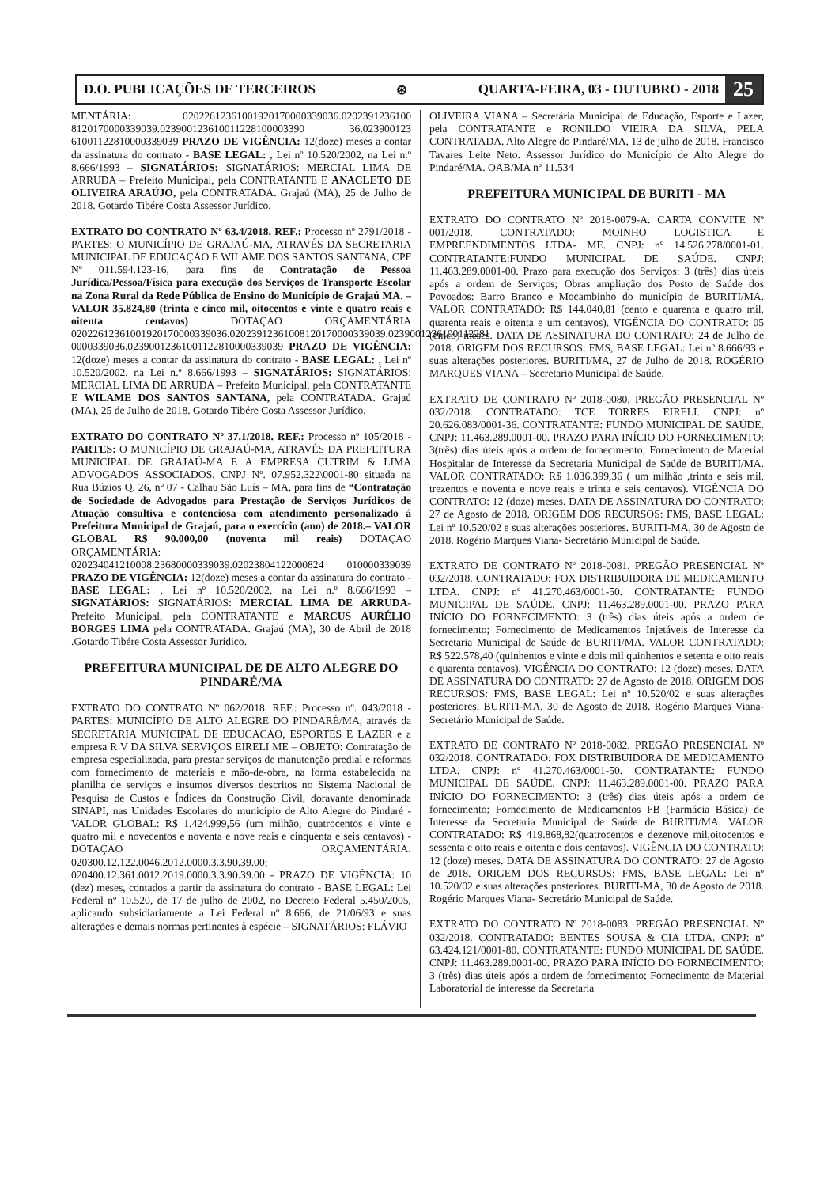D.O. PUBLICAÇÕES DE TERCEIROS ⊛
QUARTA-FEIRA, 03 - OUTUBRO - 2018
25
MENTÁRIA: 02022612361001920170000339036.0202391236100 8120170000339039.023900123610011228100003390 36.023900123 61001122810000339039 PRAZO DE VIGÊNCIA: 12(doze) meses a contar da assinatura do contrato - BASE LEGAL: , Lei nº 10.520/2002, na Lei n.º 8.666/1993 – SIGNATÁRIOS: SIGNATÁRIOS: MERCIAL LIMA DE ARRUDA – Prefeito Municipal, pela CONTRATANTE E ANACLETO DE OLIVEIRA ARAÚJO, pela CONTRATADA. Grajaú (MA), 25 de Julho de 2018. Gotardo Tibére Costa Assessor Jurídico.
EXTRATO DO CONTRATO Nº 63.4/2018. REF.: Processo nº 2791/2018 - PARTES: O MUNICÍPIO DE GRAJAÚ-MA, ATRAVÉS DA SECRETARIA MUNICIPAL DE EDUCAÇÃO E WILAME DOS SANTOS SANTANA, CPF Nº 011.594.123-16, para fins de Contratação de Pessoa Jurídica/Pessoa/Física para execução dos Serviços de Transporte Escolar na Zona Rural da Rede Pública de Ensino do Município de Grajaú MA. – VALOR 35.824,80 (trinta e cinco mil, oitocentos e vinte e quatro reais e oitenta centavos) DOTAÇAO ORÇAMENTÁRIA 02022612361001920170000339036.02023912361008120170000339039.0239001236100112281 0000339036.02390012361001122810000339039 PRAZO DE VIGÊNCIA: 12(doze) meses a contar da assinatura do contrato - BASE LEGAL: , Lei nº 10.520/2002, na Lei n.º 8.666/1993 – SIGNATÁRIOS: SIGNATÁRIOS: MERCIAL LIMA DE ARRUDA – Prefeito Municipal, pela CONTRATANTE E WILAME DOS SANTOS SANTANA, pela CONTRATADA. Grajaú (MA), 25 de Julho de 2018. Gotardo Tibére Costa Assessor Jurídico.
EXTRATO DO CONTRATO Nº 37.1/2018. REF.: Processo nº 105/2018 - PARTES: O MUNICÍPIO DE GRAJAÚ-MA, ATRAVÉS DA PREFEITURA MUNICIPAL DE GRAJAÚ-MA E A EMPRESA CUTRIM & LIMA ADVOGADOS ASSOCIADOS. CNPJ Nº. 07.952.322\0001-80 situada na Rua Búzios Q. 26, nº 07 - Calhau São Luís – MA, para fins de “Contratação de Sociedade de Advogados para Prestação de Serviços Jurídicos de Atuação consultiva e contenciosa com atendimento personalizado á Prefeitura Municipal de Grajaú, para o exercício (ano) de 2018.– VALOR GLOBAL R$ 90.000,00 (noventa mil reais) DOTAÇAO ORÇAMENTÁRIA: 020234041210008.23680000339039.02023804122000824 010000339039 PRAZO DE VIGÊNCIA: 12(doze) meses a contar da assinatura do contrato - BASE LEGAL: , Lei nº 10.520/2002, na Lei n.º 8.666/1993 – SIGNATÁRIOS: SIGNATÁRIOS: MERCIAL LIMA DE ARRUDA-Prefeito Municipal, pela CONTRATANTE e MARCUS AURÉLIO BORGES LIMA pela CONTRATADA. Grajaú (MA), 30 de Abril de 2018 .Gotardo Tibére Costa Assessor Jurídico.
PREFEITURA MUNICIPAL DE DE ALTO ALEGRE DO PINDARÉ/MA
EXTRATO DO CONTRATO Nº 062/2018. REF.: Processo nº. 043/2018 - PARTES: MUNICÍPIO DE ALTO ALEGRE DO PINDARÉ/MA, através da SECRETARIA MUNICIPAL DE EDUCACAO, ESPORTES E LAZER e a empresa R V DA SILVA SERVIÇOS EIRELI ME – OBJETO: Contratação de empresa especializada, para prestar serviços de manutenção predial e reformas com fornecimento de materiais e mão-de-obra, na forma estabelecida na planilha de serviços e insumos diversos descritos no Sistema Nacional de Pesquisa de Custos e Índices da Construção Civil, doravante denominada SINAPI, nas Unidades Escolares do município de Alto Alegre do Pindaré - VALOR GLOBAL: R$ 1.424.999,56 (um milhão, quatrocentos e vinte e quatro mil e novecentos e noventa e nove reais e cinquenta e seis centavos) - DOTAÇAO ORÇAMENTÁRIA: 020300.12.122.0046.2012.0000.3.3.90.39.00; 020400.12.361.0012.2019.0000.3.3.90.39.00 - PRAZO DE VIGÊNCIA: 10 (dez) meses, contados a partir da assinatura do contrato - BASE LEGAL: Lei Federal nº 10.520, de 17 de julho de 2002, no Decreto Federal 5.450/2005, aplicando subsidiariamente a Lei Federal nº 8.666, de 21/06/93 e suas alterações e demais normas pertinentes à espécie – SIGNATÁRIOS: FLÁVIO
OLIVEIRA VIANA – Secretária Municipal de Educação, Esporte e Lazer, pela CONTRATANTE e RONILDO VIEIRA DA SILVA, PELA CONTRATADA. Alto Alegre do Pindaré/MA, 13 de julho de 2018. Francisco Tavares Leite Neto. Assessor Jurídico do Município de Alto Alegre do Pindaré/MA. OAB/MA nº 11.534
PREFEITURA MUNICIPAL DE BURITI - MA
EXTRATO DO CONTRATO Nº 2018-0079-A. CARTA CONVITE Nº 001/2018. CONTRATADO: MOINHO LOGISTICA E EMPREENDIMENTOS LTDA- ME. CNPJ: nº 14.526.278/0001-01. CONTRATANTE:FUNDO MUNICIPAL DE SAÚDE. CNPJ: 11.463.289.0001-00. Prazo para execução dos Serviços: 3 (três) dias úteis após a ordem de Serviços; Obras ampliação dos Posto de Saúde dos Povoados: Barro Branco e Mocambinho do município de BURITI/MA. VALOR CONTRATADO: R$ 144.040,81 (cento e quarenta e quatro mil, quarenta reais e oitenta e um centavos). VIGÊNCIA DO CONTRATO: 05 (cinco) meses. DATA DE ASSINATURA DO CONTRATO: 24 de Julho de 2018. ORIGEM DOS RECURSOS: FMS, BASE LEGAL: Lei nº 8.666/93 e suas alterações posteriores. BURITI/MA, 27 de Julho de 2018. ROGÉRIO MARQUES VIANA – Secretario Municipal de Saúde.
EXTRATO DE CONTRATO Nº 2018-0080. PREGÃO PRESENCIAL Nº 032/2018. CONTRATADO: TCE TORRES EIRELI. CNPJ: nº 20.626.083/0001-36. CONTRATANTE: FUNDO MUNICIPAL DE SAÚDE. CNPJ: 11.463.289.0001-00. PRAZO PARA INÍCIO DO FORNECIMENTO: 3(três) dias úteis após a ordem de fornecimento; Fornecimento de Material Hospitalar de Interesse da Secretaria Municipal de Saúde de BURITI/MA. VALOR CONTRATADO: R$ 1.036.399,36 ( um milhão ,trinta e seis mil, trezentos e noventa e nove reais e trinta e seis centavos). VIGÊNCIA DO CONTRATO: 12 (doze) meses. DATA DE ASSINATURA DO CONTRATO: 27 de Agosto de 2018. ORIGEM DOS RECURSOS: FMS, BASE LEGAL: Lei nº 10.520/02 e suas alterações posteriores. BURITI-MA, 30 de Agosto de 2018. Rogério Marques Viana- Secretário Municipal de Saúde.
EXTRATO DE CONTRATO Nº 2018-0081. PREGÃO PRESENCIAL Nº 032/2018. CONTRATADO: FOX DISTRIBUIDORA DE MEDICAMENTO LTDA. CNPJ: nº 41.270.463/0001-50. CONTRATANTE: FUNDO MUNICIPAL DE SAÚDE. CNPJ: 11.463.289.0001-00. PRAZO PARA INÍCIO DO FORNECIMENTO: 3 (três) dias úteis após a ordem de fornecimento; Fornecimento de Medicamentos Injetáveis de Interesse da Secretaria Municipal de Saúde de BURITI/MA. VALOR CONTRATADO: R$ 522.578,40 (quinhentos e vinte e dois mil quinhentos e setenta e oito reais e quarenta centavos). VIGÊNCIA DO CONTRATO: 12 (doze) meses. DATA DE ASSINATURA DO CONTRATO: 27 de Agosto de 2018. ORIGEM DOS RECURSOS: FMS, BASE LEGAL: Lei nº 10.520/02 e suas alterações posteriores. BURITI-MA, 30 de Agosto de 2018. Rogério Marques Viana- Secretário Municipal de Saúde.
EXTRATO DE CONTRATO Nº 2018-0082. PREGÃO PRESENCIAL Nº 032/2018. CONTRATADO: FOX DISTRIBUIDORA DE MEDICAMENTO LTDA. CNPJ: nº 41.270.463/0001-50. CONTRATANTE: FUNDO MUNICIPAL DE SAÚDE. CNPJ: 11.463.289.0001-00. PRAZO PARA INÍCIO DO FORNECIMENTO: 3 (três) dias úteis após a ordem de fornecimento; Fornecimento de Medicamentos FB (Farmácia Básica) de Interesse da Secretaria Municipal de Saúde de BURITI/MA. VALOR CONTRATADO: R$ 419.868,82(quatrocentos e dezenove mil,oitocentos e sessenta e oito reais e oitenta e dois centavos). VIGÊNCIA DO CONTRATO: 12 (doze) meses. DATA DE ASSINATURA DO CONTRATO: 27 de Agosto de 2018. ORIGEM DOS RECURSOS: FMS, BASE LEGAL: Lei nº 10.520/02 e suas alterações posteriores. BURITI-MA, 30 de Agosto de 2018. Rogério Marques Viana- Secretário Municipal de Saúde.
EXTRATO DO CONTRATO Nº 2018-0083. PREGÃO PRESENCIAL Nº 032/2018. CONTRATADO: BENTES SOUSA & CIA LTDA. CNPJ: nº 63.424.121/0001-80. CONTRATANTE: FUNDO MUNICIPAL DE SAÚDE. CNPJ: 11.463.289.0001-00. PRAZO PARA INÍCIO DO FORNECIMENTO: 3 (três) dias úteis após a ordem de fornecimento; Fornecimento de Material Laboratorial de interesse da Secretaria